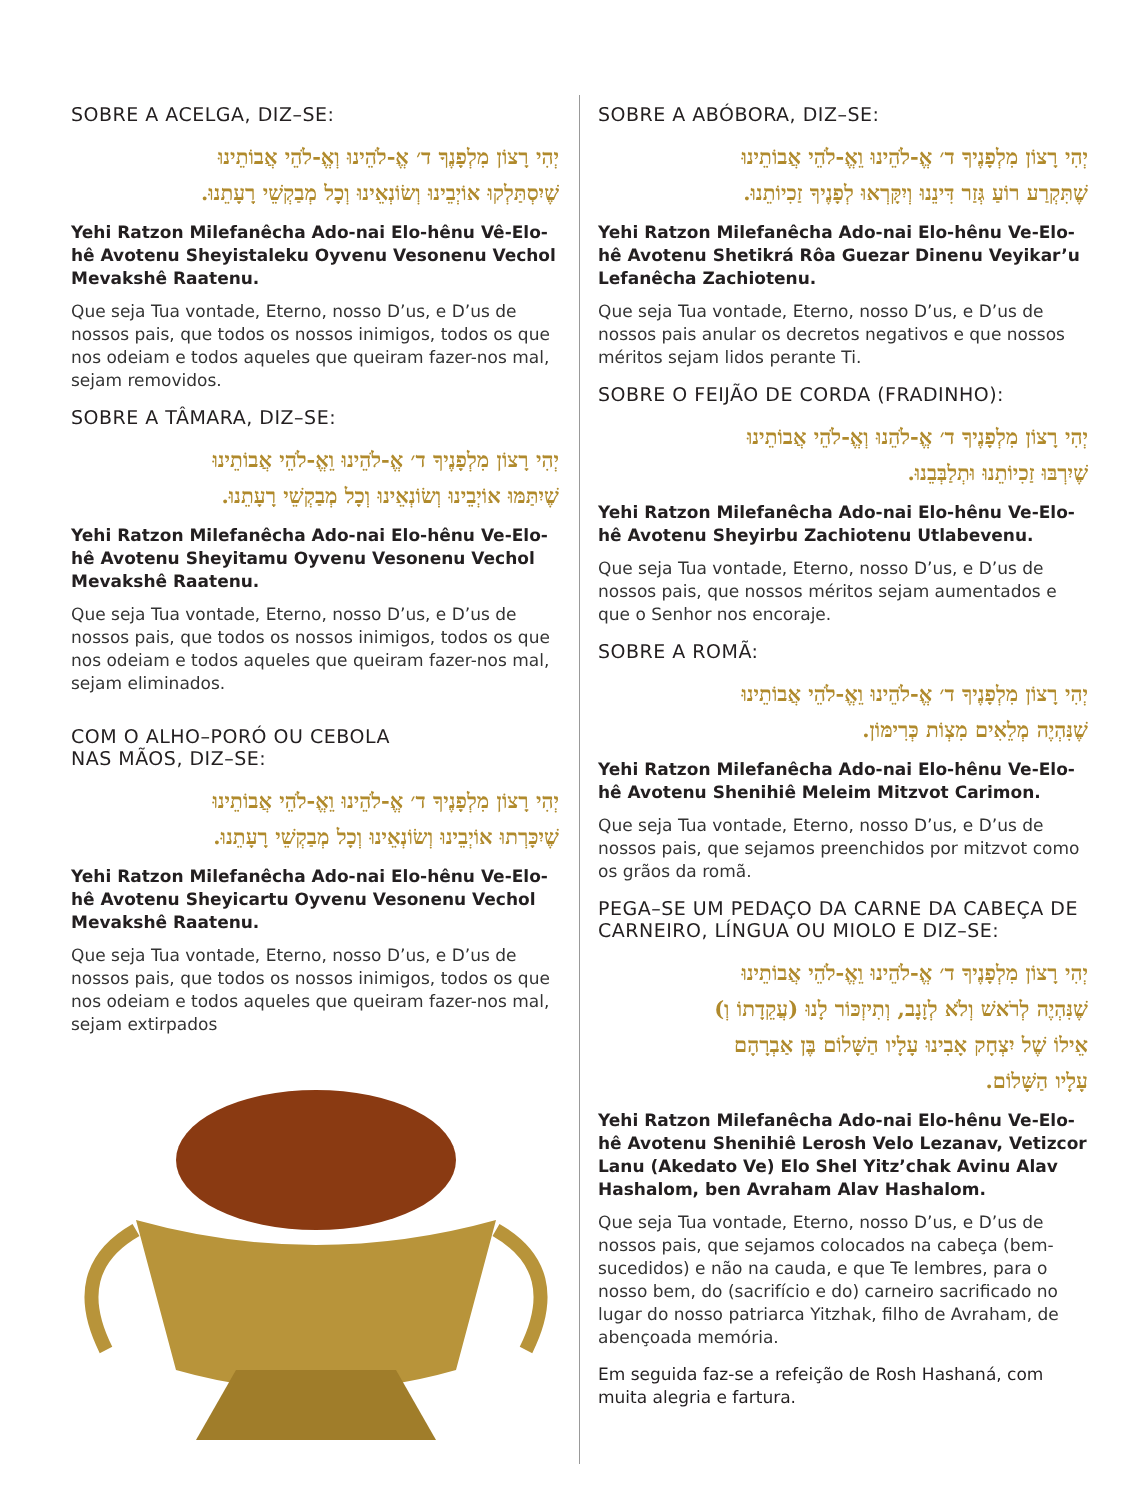SOBRE A ACELGA, DIZ–SE:
יְהִי רָצוֹן מִלְפָנֶךָ ד׳ אֱ-לֹהֵינוּ וְאֱ-לֹהֵי אֲבוֹתֵינוּ
שֶׁיִסְתַּלְקוּ אוֹיְבֵינוּ וְשׂוֹנְאֵינוּ וְכָל מְבַקְשֵׁי רָעָתֵנוּ.
Yehi Ratzon Milefanêcha Ado-nai Elo-hênu Vê-Elo-hê Avotenu Sheyistaleku Oyvenu Vesonenu Vechol Mevakshê Raatenu.
Que seja Tua vontade, Eterno, nosso D’us, e D’us de nossos pais, que todos os nossos inimigos, todos os que nos odeiam e todos aqueles que queiram fazer-nos mal, sejam removidos.
SOBRE A TÂMARA, DIZ–SE:
יְהִי רָצוֹן מִלְפָנֶיךָ ד׳ אֱ-לֹהֵינוּ וֵאֱ-לֹהֵי אֲבוֹתֵינוּ
שֶׁיִתַּמּוּ אוֹיְבֵינוּ וְשׂוֹנְאֵינוּ וְכָל מְבַקְשֵׁי רָעָתֵנוּ.
Yehi Ratzon Milefanêcha Ado-nai Elo-hênu Ve-Elo-hê Avotenu Sheyitamu Oyvenu Vesonenu Vechol Mevakshê Raatenu.
Que seja Tua vontade, Eterno, nosso D’us, e D’us de nossos pais, que todos os nossos inimigos, todos os que nos odeiam e todos aqueles que queiram fazer-nos mal, sejam eliminados.
COM O ALHO–PORÓ OU CEBOLA
NAS MÃOS, DIZ–SE:
יְהִי רָצוֹן מִלְפָנֶיךָ ד׳ אֱ-לֹהֵינוּ וֵאֱ-לֹהֵי אֲבוֹתֵינוּ
שֶׁיִכָּרְתוּ אוֹיְבֵינוּ וְשׂוֹנְאֵינוּ וְכָל מְבַקְשֵׁי רָעָתֵנוּ.
Yehi Ratzon Milefanêcha Ado-nai Elo-hênu Ve-Elo-hê Avotenu Sheyicartu Oyvenu Vesonenu Vechol Mevakshê Raatenu.
Que seja Tua vontade, Eterno, nosso D’us, e D’us de nossos pais, que todos os nossos inimigos, todos os que nos odeiam e todos aqueles que queiram fazer-nos mal, sejam extirpados
SOBRE A ABÓBORA, DIZ–SE:
יְהִי רָצוֹן מִלְפָנֶיךָ ד׳ אֱ-לֹהֵינוּ וֵאֱ-לֹהֵי אֲבוֹתֵינוּ
שֶׁתִּקְרַע רוֹעַ גְּזַר דִּינֵנוּ וְיִקָּרְאוּ לְפָנֶיךָ זַכִיוֹתֵנוּ.
Yehi Ratzon Milefanêcha Ado-nai Elo-hênu Ve-Elo-hê Avotenu Shetikrá Rôa Guezar Dinenu Veyikar’u Lefanêcha Zachiotenu.
Que seja Tua vontade, Eterno, nosso D’us, e D’us de nossos pais anular os decretos negativos e que nossos méritos sejam lidos perante Ti.
SOBRE O FEIJÃO DE CORDA (FRADINHO):
יְהִי רָצוֹן מִלְפָנֶיךָ ד׳ אֱ-לֹהֵנוּ וְאֱ-לֹהֵי אֲבוֹתֵינוּ
שֶׁיִרְבּוּ זַכִיוֹתֵנוּ וּתְלַבְּבֵנוּ.
Yehi Ratzon Milefanêcha Ado-nai Elo-hênu Ve-Elo-hê Avotenu Sheyirbu Zachiotenu Utlabevenu.
Que seja Tua vontade, Eterno, nosso D’us, e D’us de nossos pais, que nossos méritos sejam aumentados e que o Senhor nos encoraje.
SOBRE A ROMÃ:
יְהִי רָצוֹן מִלְפָנֶיךָ ד׳ אֱ-לֹהֵינוּ וֵאֱ-לֹהֵי אֲבוֹתֵינוּ
שֶׁנִּהְיֶה מְלֵאִים מִצְוֹת כְּרִימּוֹן.
Yehi Ratzon Milefanêcha Ado-nai Elo-hênu Ve-Elo-hê Avotenu Shenihiê Meleim Mitzvot Carimon.
Que seja Tua vontade, Eterno, nosso D’us, e D’us de nossos pais, que sejamos preenchidos por mitzvot como os grãos da romã.
PEGA–SE UM PEDAÇO DA CARNE DA CABEÇA DE CARNEIRO, LÍNGUA OU MIOLO E DIZ–SE:
יְהִי רָצוֹן מִלְפָנֶיךָ ד׳ אֱ-לֹהֵינוּ וֵאֱ-לֹהֵי אֲבוֹתֵינוּ
שֶׁנִּהְיֶה לְרֹאשׁ וְלֹא לְזָנָב, וְתִיזְכּוֹר לָנוּ (עֲקֵדָתוֹ וְ)
אֵילוֹ שֶׁל יִצְחָק אָבִינוּ עָלָיו הַשָּׁלוֹם בֶּן אַבְרָהָם
עָלָיו הַשָּׁלוֹם.
Yehi Ratzon Milefanêcha Ado-nai Elo-hênu Ve-Elo-hê Avotenu Shenihiê Lerosh Velo Lezanav, Vetizcor Lanu (Akedato Ve) Elo Shel Yitz’chak Avinu Alav Hashalom, ben Avraham Alav Hashalom.
Que seja Tua vontade, Eterno, nosso D’us, e D’us de nossos pais, que sejamos colocados na cabeça (bem-sucedidos) e não na cauda, e que Te lembres, para o nosso bem, do (sacrifício e do) carneiro sacrificado no lugar do nosso patriarca Yitzhak, filho de Avraham, de abençoada memória.
Em seguida faz-se a refeição de Rosh Hashaná, com muita alegria e fartura.